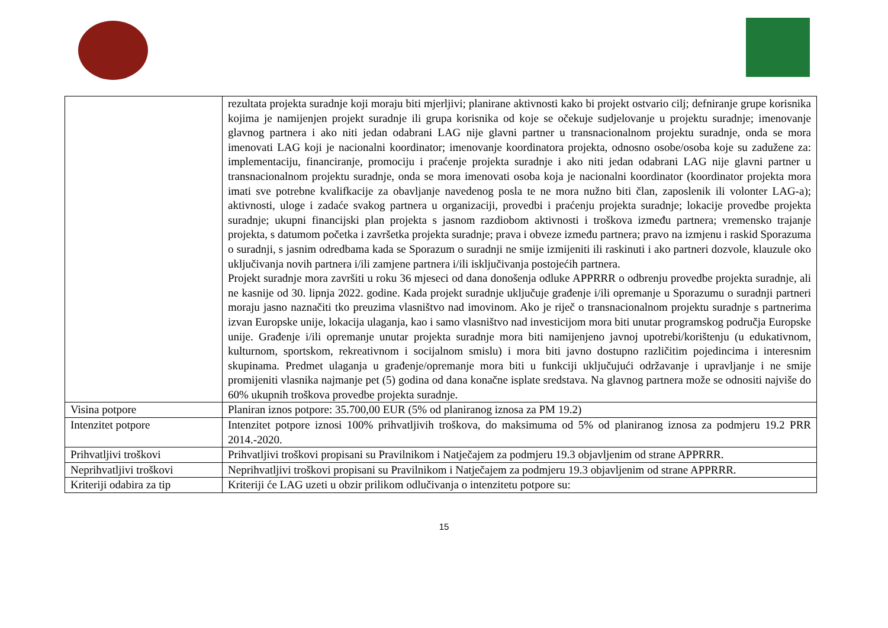| | rezultata projekta suradnje koji moraju biti mjerljivi; planirane aktivnosti kako bi projekt ostvario cilj; defniranje grupe korisnika kojima je namijenjen projekt suradnje ili grupa korisnika od koje se očekuje sudjelovanje u projektu suradnje; imenovanje glavnog partnera i ako niti jedan odabrani LAG nije glavni partner u transnacionalnom projektu suradnje, onda se mora imenovati LAG koji je nacionalni koordinator; imenovanje koordinatora projekta, odnosno osobe/osoba koje su zadužene za: implementaciju, financiranje, promociju i praćenje projekta suradnje i ako niti jedan odabrani LAG nije glavni partner u transnacionalnom projektu suradnje, onda se mora imenovati osoba koja je nacionalni koordinator (koordinator projekta mora imati sve potrebne kvalifkacije za obavljanje navedenog posla te ne mora nužno biti član, zaposlenik ili volonter LAG-a); aktivnosti, uloge i zadaće svakog partnera u organizaciji, provedbi i praćenju projekta suradnje; lokacije provedbe projekta suradnje; ukupni financijski plan projekta s jasnom razdiobom aktivnosti i troškova između partnera; vremensko trajanje projekta, s datumom početka i završetka projekta suradnje; prava i obveze između partnera; pravo na izmjenu i raskid Sporazuma o suradnji, s jasnim odredbama kada se Sporazum o suradnji ne smije izmijeniti ili raskinuti i ako partneri dozvole, klauzule oko uključivanja novih partnera i/ili zamjene partnera i/ili isključivanja postojećih partnera. Projekt suradnje mora završiti u roku 36 mjeseci od dana donošenja odluke APPRRR o odbrenju provedbe projekta suradnje, ali ne kasnije od 30. lipnja 2022. godine. Kada projekt suradnje uključuje građenje i/ili opremanje u Sporazumu o suradnji partneri moraju jasno naznačiti tko preuzima vlasništvo nad imovinom. Ako je riječ o transnacionalnom projektu suradnje s partnerima izvan Europske unije, lokacija ulaganja, kao i samo vlasništvo nad investicijom mora biti unutar programskog područja Europske unije. Građenje i/ili opremanje unutar projekta suradnje mora biti namijenjeno javnoj upotrebi/korištenju (u edukativnom, kulturnom, sportskom, rekreativnom i socijalnom smislu) i mora biti javno dostupno različitim pojedincima i interesnim skupinama. Predmet ulaganja u građenje/opremanje mora biti u funkciji uključujući održavanje i upravljanje i ne smije promijeniti vlasnika najmanje pet (5) godina od dana konačne isplate sredstava. Na glavnog partnera može se odnositi najviše do 60% ukupnih troškova provedbe projekta suradnje. |
| Visina potpore | Planiran iznos potpore: 35.700,00 EUR (5% od planiranog iznosa za PM 19.2) |
| Intenzitet potpore | Intenzitet potpore iznosi 100% prihvatljivih troškova, do maksimuma od 5% od planiranog iznosa za podmjeru 19.2 PRR 2014.-2020. |
| Prihvatljivi troškovi | Prihvatljivi troškovi propisani su Pravilnikom i Natječajem za podmjeru 19.3 objavljenim od strane APPRRR. |
| Neprihvatljivi troškovi | Neprihvatljivi troškovi propisani su Pravilnikom i Natječajem za podmjeru 19.3 objavljenim od strane APPRRR. |
| Kriteriji odabira za tip | Kriteriji će LAG uzeti u obzir prilikom odlučivanja o intenzitetu potpore su: |
15